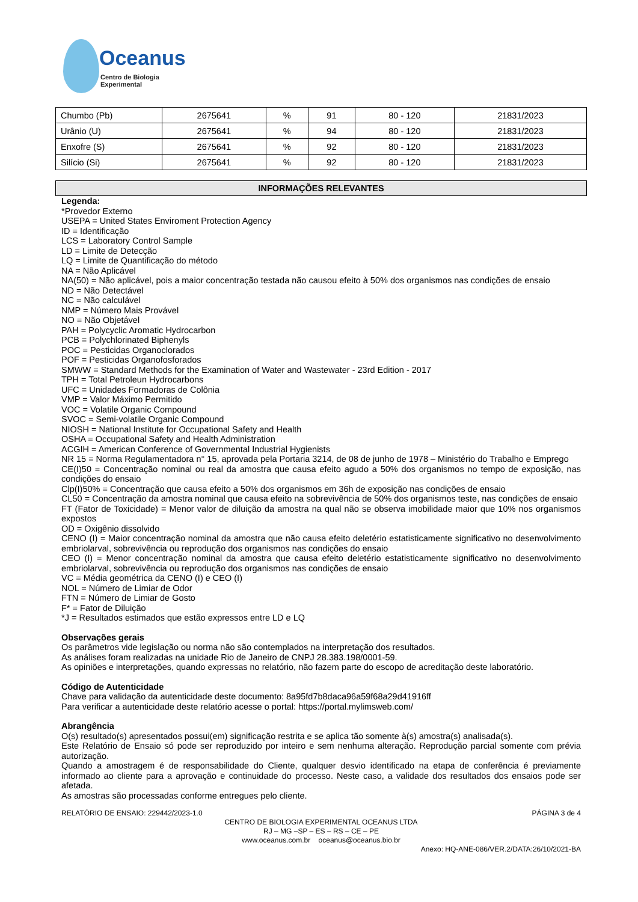Oceanus
Centro de Biologia Experimental
| Chumbo (Pb) | 2675641 | % | 91 | 80 - 120 | 21831/2023 |
| Urânio (U) | 2675641 | % | 94 | 80 - 120 | 21831/2023 |
| Enxofre (S) | 2675641 | % | 92 | 80 - 120 | 21831/2023 |
| Silício (Si) | 2675641 | % | 92 | 80 - 120 | 21831/2023 |
INFORMAÇÕES RELEVANTES
Legenda:
*Provedor Externo
USEPA = United States Enviroment Protection Agency
ID = Identificação
LCS = Laboratory Control Sample
LD = Limite de Detecção
LQ = Limite de Quantificação do método
NA = Não Aplicável
NA(50) = Não aplicável, pois a maior concentração testada não causou efeito à 50% dos organismos nas condições de ensaio
ND = Não Detectável
NC = Não calculável
NMP = Número Mais Provável
NO = Não Objetável
PAH = Polycyclic Aromatic Hydrocarbon
PCB = Polychlorinated Biphenyls
POC = Pesticidas Organoclorados
POF = Pesticidas Organofosforados
SMWW = Standard Methods for the Examination of Water and Wastewater - 23rd Edition - 2017
TPH = Total Petroleun Hydrocarbons
UFC = Unidades Formadoras de Colônia
VMP = Valor Máximo Permitido
VOC = Volatile Organic Compound
SVOC = Semi-volatile Organic Compound
NIOSH = National Institute for Occupational Safety and Health
OSHA = Occupational Safety and Health Administration
ACGIH = American Conference of Governmental Industrial Hygienists
NR 15 = Norma Regulamentadora n° 15, aprovada pela Portaria 3214, de 08 de junho de 1978 – Ministério do Trabalho e Emprego
CE(I)50 = Concentração nominal ou real da amostra que causa efeito agudo a 50% dos organismos no tempo de exposição, nas condições do ensaio
Clp(I)50% = Concentração que causa efeito a 50% dos organismos em 36h de exposição nas condições de ensaio
CL50 = Concentração da amostra nominal que causa efeito na sobrevivência de 50% dos organismos teste, nas condições de ensaio
FT (Fator de Toxicidade) = Menor valor de diluição da amostra na qual não se observa imobilidade maior que 10% nos organismos expostos
OD = Oxigênio dissolvido
CENO (I) = Maior concentração nominal da amostra que não causa efeito deletério estatisticamente significativo no desenvolvimento embriolarval, sobrevivência ou reprodução dos organismos nas condições do ensaio
CEO (I) = Menor concentração nominal da amostra que causa efeito deletério estatisticamente significativo no desenvolvimento embriolarval, sobrevivência ou reprodução dos organismos nas condições de ensaio
VC = Média geométrica da CENO (I) e CEO (I)
NOL = Número de Limiar de Odor
FTN = Número de Limiar de Gosto
F* = Fator de Diluição
*J = Resultados estimados que estão expressos entre LD e LQ
Observações gerais
Os parâmetros vide legislação ou norma não são contemplados na interpretação dos resultados.
As análises foram realizadas na unidade Rio de Janeiro de CNPJ 28.383.198/0001-59.
As opiniões e interpretações, quando expressas no relatório, não fazem parte do escopo de acreditação deste laboratório.
Código de Autenticidade
Chave para validação da autenticidade deste documento: 8a95fd7b8daca96a59f68a29d41916ff
Para verificar a autenticidade deste relatório acesse o portal: https://portal.mylimsweb.com/
Abrangência
O(s) resultado(s) apresentados possui(em) significação restrita e se aplica tão somente à(s) amostra(s) analisada(s).
Este Relatório de Ensaio só pode ser reproduzido por inteiro e sem nenhuma alteração. Reprodução parcial somente com prévia autorização.
Quando a amostragem é de responsabilidade do Cliente, qualquer desvio identificado na etapa de conferência é previamente informado ao cliente para a aprovação e continuidade do processo. Neste caso, a validade dos resultados dos ensaios pode ser afetada.
As amostras são processadas conforme entregues pelo cliente.
RELATÓRIO DE ENSAIO: 229442/2023-1.0 PÁGINA 3 de 4
CENTRO DE BIOLOGIA EXPERIMENTAL OCEANUS LTDA
RJ – MG –SP – ES – RS – CE – PE
www.oceanus.com.br oceanus@oceanus.bio.br
Anexo: HQ-ANE-086/VER.2/DATA:26/10/2021-BA